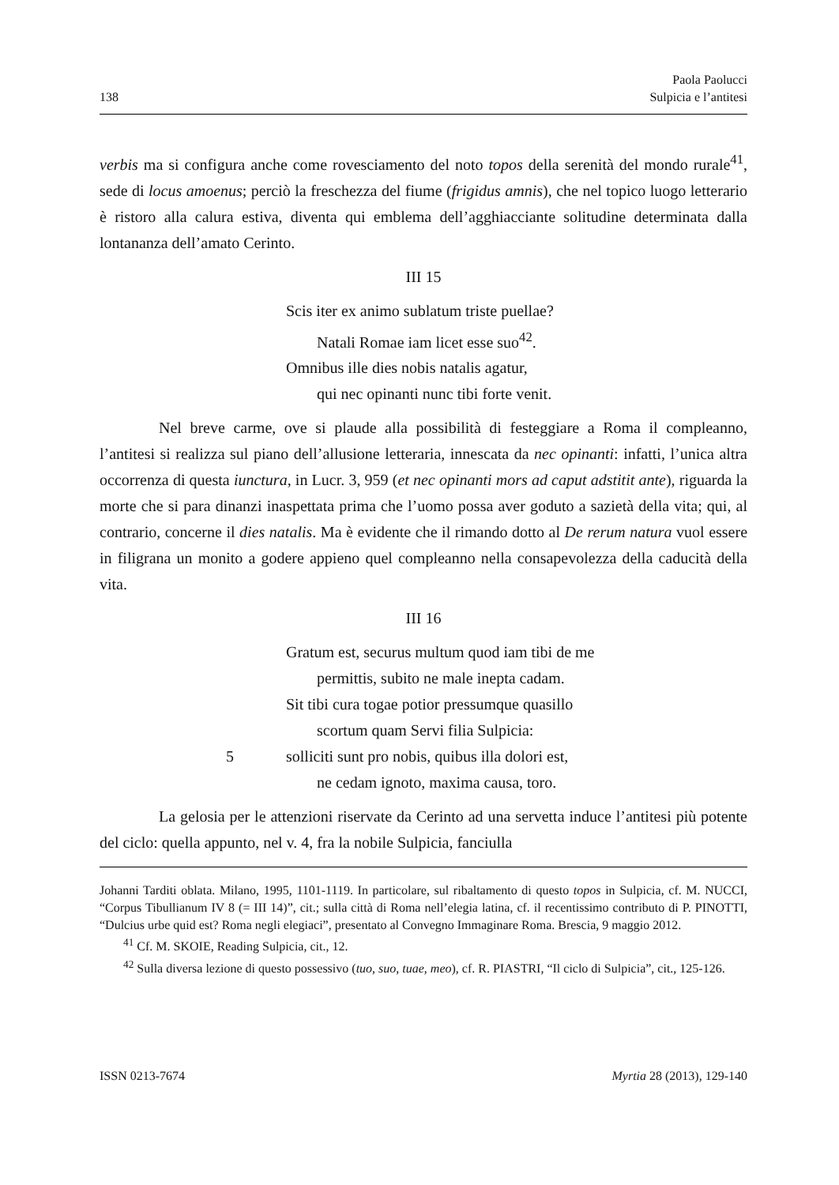138 Paola Paolucci
Sulpicia e l’antitesi
verbis ma si configura anche come rovesciamento del noto topos della serenità del mondo rurale<sup>41</sup>, sede di locus amoenus; perciò la freschezza del fiume (frigidus amnis), che nel topico luogo letterario è ristoro alla calura estiva, diventa qui emblema dell’agghiacciante solitudine determinata dalla lontananza dell’amato Cerinto.
III 15
Scis iter ex animo sublatum triste puellae?
Natali Romae iam licet esse suo<sup>42</sup>.
Omnibus ille dies nobis natalis agatur,
qui nec opinanti nunc tibi forte venit.
Nel breve carme, ove si plaude alla possibilità di festeggiare a Roma il compleanno, l’antitesi si realizza sul piano dell’allusione letteraria, innescata da nec opinanti: infatti, l’unica altra occorrenza di questa iunctura, in Lucr. 3, 959 (et nec opinanti mors ad caput adstitit ante), riguarda la morte che si para dinanzi inaspettata prima che l’uomo possa aver goduto a sazietà della vita; qui, al contrario, concerne il dies natalis. Ma è evidente che il rimando dotto al De rerum natura vuol essere in filigrana un monito a godere appieno quel compleanno nella consapevolezza della caducità della vita.
III 16
Gratum est, securus multum quod iam tibi de me
permittis, subito ne male inepta cadam.
Sit tibi cura togae potior pressumque quasillo
scortum quam Servi filia Sulpicia:
5 solliciti sunt pro nobis, quibus illa dolori est,
ne cedam ignoto, maxima causa, toro.
La gelosia per le attenzioni riservate da Cerinto ad una servetta induce l’antitesi più potente del ciclo: quella appunto, nel v. 4, fra la nobile Sulpicia, fanciulla
Johanni Tarditi oblata. Milano, 1995, 1101-1119. In particolare, sul ribaltamento di questo topos in Sulpicia, cf. M. NUCCI, “Corpus Tibullianum IV 8 (= III 14)”, cit.; sulla città di Roma nell’elegia latina, cf. il recentissimo contributo di P. PINOTTI, “Dulcius urbe quid est? Roma negli elegiaci”, presentato al Convegno Immaginare Roma. Brescia, 9 maggio 2012.
<sup>41</sup> Cf. M. SKOIE, Reading Sulpicia, cit., 12.
<sup>42</sup> Sulla diversa lezione di questo possessivo (tuo, suo, tuae, meo), cf. R. PIASTRI, “Il ciclo di Sulpicia”, cit., 125-126.
ISSN 0213-7674 Myrtia 28 (2013), 129-140